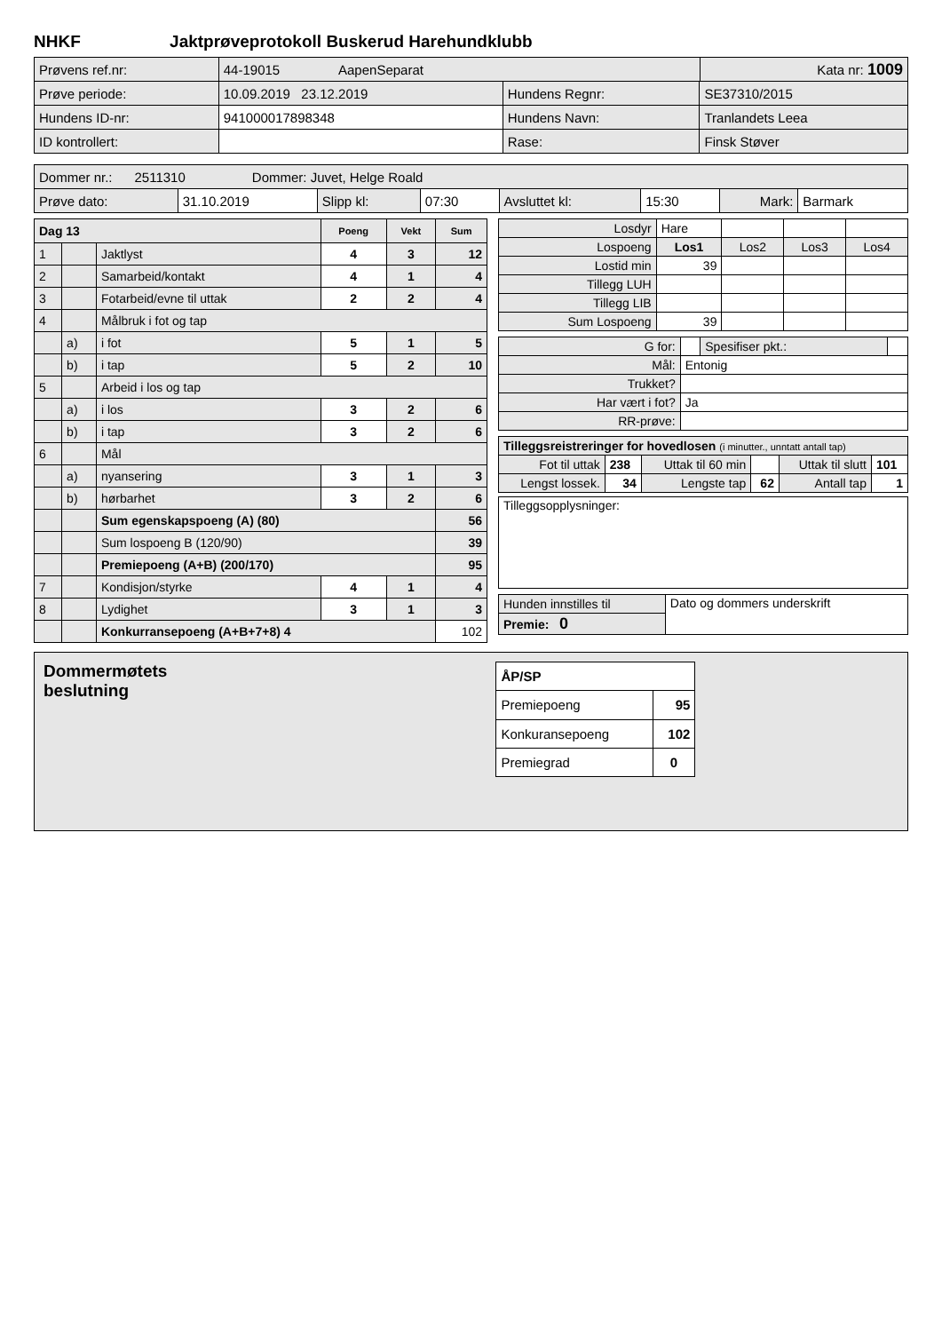NHKF Jaktprøveprotokoll Buskerud Harehundklubb
| Prøvens ref.nr: | 44-19015 AapenSeparat | | | Kata nr: 1009 |
| Prøve periode: | 10.09.2019 23.12.2019 | Hundens Regnr: | SE37310/2015 | |
| Hundens ID-nr: | 941000017898348 | Hundens Navn: | Tranlandets Leea | |
| ID kontrollert: | | Rase: | Finsk Støver | |
| Dommer nr.: 2511310 Dommer: Juvet, Helge Roald | | | | | | | |
| Prøve dato: | 31.10.2019 | Slipp kl: | 07:30 | Avsluttet kl: | 15:30 | Mark: | Barmark |
| Dag 13 | | | Poeng | Vekt | Sum |
| 1 | | Jaktlyst | 4 | 3 | 12 |
| 2 | | Samarbeid/kontakt | 4 | 1 | 4 |
| 3 | | Fotarbeid/evne til uttak | 2 | 2 | 4 |
| 4 | | Målbruk i fot og tap | | | |
| | a) | i fot | 5 | 1 | 5 |
| | b) | i tap | 5 | 2 | 10 |
| 5 | | Arbeid i los og tap | | | |
| | a) | i los | 3 | 2 | 6 |
| | b) | i tap | 3 | 2 | 6 |
| 6 | | Mål | | | |
| | a) | nyansering | 3 | 1 | 3 |
| | b) | hørbarhet | 3 | 2 | 6 |
| | | Sum egenskapspoeng (A) (80) | | | 56 |
| | | Sum lospoeng B (120/90) | | | 39 |
| | | Premiepoeng (A+B) (200/170) | | | 95 |
| 7 | | Kondisjon/styrke | 4 | 1 | 4 |
| 8 | | Lydighet | 3 | 1 | 3 |
| | | Konkurransepoeng (A+B+7+8) 4 | | | 102 |
| Losdyr | Hare | | | |
| Lospoeng | Los1 | Los2 | Los3 | Los4 |
| Lostid min | 39 | | | |
| Tillegg LUH | | | | |
| Tillegg LIB | | | | |
| Sum Lospoeng | 39 | | | |
| G for: | | Spesifiser pkt.: | |
| Mål: | Entonig | | |
| Trukket? | | | |
| Har vært i fot? | Ja | | |
| RR-prøve: | | | |
| Tilleggsreistreringer for hovedlosen (i minutter., unntatt antall tap) | | | | | |
| Fot til uttak | 238 | Uttak til 60 min | | Uttak til slutt | 101 |
| Lengst lossek. | 34 | Lengste tap | 62 | Antall tap | 1 |
| Tilleggsopplysninger: |
| Hunden innstilles til | Dato og dommers underskrift |
| Premie: 0 | |
Dommermøtets
beslutning
| ÅP/SP | |
| Premiepoeng | 95 |
| Konkuransepoeng | 102 |
| Premiegrad | 0 |